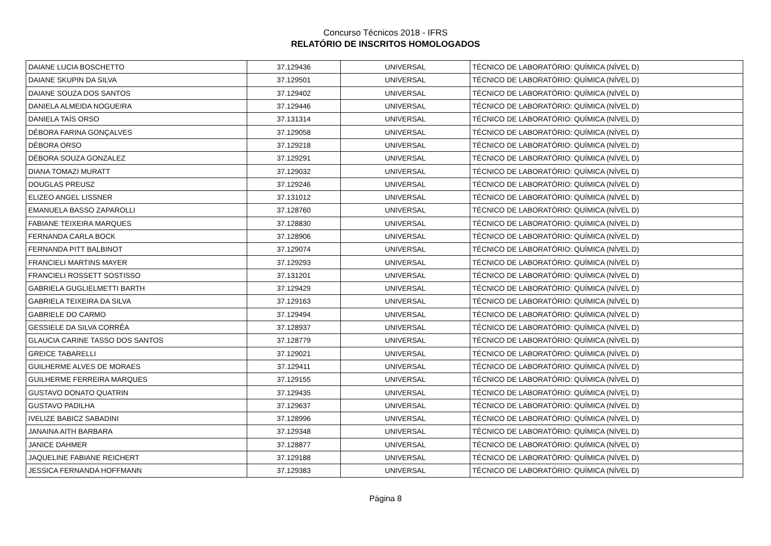Concurso Técnicos 2018 - IFRS
RELATÓRIO DE INSCRITOS HOMOLOGADOS
| DAIANE LUCIA BOSCHETTO | 37.129436 | UNIVERSAL | TÉCNICO DE LABORATÓRIO: QUÍMICA (NÍVEL D) |
| DAIANE SKUPIN DA SILVA | 37.129501 | UNIVERSAL | TÉCNICO DE LABORATÓRIO: QUÍMICA (NÍVEL D) |
| DAIANE SOUZA DOS SANTOS | 37.129402 | UNIVERSAL | TÉCNICO DE LABORATÓRIO: QUÍMICA (NÍVEL D) |
| DANIELA ALMEIDA NOGUEIRA | 37.129446 | UNIVERSAL | TÉCNICO DE LABORATÓRIO: QUÍMICA (NÍVEL D) |
| DANIELA TAÍS ORSO | 37.131314 | UNIVERSAL | TÉCNICO DE LABORATÓRIO: QUÍMICA (NÍVEL D) |
| DÉBORA FARINA GONÇALVES | 37.129058 | UNIVERSAL | TÉCNICO DE LABORATÓRIO: QUÍMICA (NÍVEL D) |
| DÉBORA ORSO | 37.129218 | UNIVERSAL | TÉCNICO DE LABORATÓRIO: QUÍMICA (NÍVEL D) |
| DÉBORA SOUZA GONZALEZ | 37.129291 | UNIVERSAL | TÉCNICO DE LABORATÓRIO: QUÍMICA (NÍVEL D) |
| DIANA TOMAZI MURATT | 37.129032 | UNIVERSAL | TÉCNICO DE LABORATÓRIO: QUÍMICA (NÍVEL D) |
| DOUGLAS PREUSZ | 37.129246 | UNIVERSAL | TÉCNICO DE LABORATÓRIO: QUÍMICA (NÍVEL D) |
| ELIZEO ANGEL LISSNER | 37.131012 | UNIVERSAL | TÉCNICO DE LABORATÓRIO: QUÍMICA (NÍVEL D) |
| EMANUELA BASSO ZAPAROLLI | 37.128760 | UNIVERSAL | TÉCNICO DE LABORATÓRIO: QUÍMICA (NÍVEL D) |
| FABIANE TEIXEIRA MARQUES | 37.128830 | UNIVERSAL | TÉCNICO DE LABORATÓRIO: QUÍMICA (NÍVEL D) |
| FERNANDA CARLA BOCK | 37.128906 | UNIVERSAL | TÉCNICO DE LABORATÓRIO: QUÍMICA (NÍVEL D) |
| FERNANDA PITT BALBINOT | 37.129074 | UNIVERSAL | TÉCNICO DE LABORATÓRIO: QUÍMICA (NÍVEL D) |
| FRANCIELI MARTINS MAYER | 37.129293 | UNIVERSAL | TÉCNICO DE LABORATÓRIO: QUÍMICA (NÍVEL D) |
| FRANCIELI ROSSETT SOSTISSO | 37.131201 | UNIVERSAL | TÉCNICO DE LABORATÓRIO: QUÍMICA (NÍVEL D) |
| GABRIELA GUGLIELMETTI BARTH | 37.129429 | UNIVERSAL | TÉCNICO DE LABORATÓRIO: QUÍMICA (NÍVEL D) |
| GABRIELA TEIXEIRA DA SILVA | 37.129163 | UNIVERSAL | TÉCNICO DE LABORATÓRIO: QUÍMICA (NÍVEL D) |
| GABRIELE DO CARMO | 37.129494 | UNIVERSAL | TÉCNICO DE LABORATÓRIO: QUÍMICA (NÍVEL D) |
| GESSIELE DA SILVA CORRÊA | 37.128937 | UNIVERSAL | TÉCNICO DE LABORATÓRIO: QUÍMICA (NÍVEL D) |
| GLAUCIA CARINE TASSO DOS SANTOS | 37.128779 | UNIVERSAL | TÉCNICO DE LABORATÓRIO: QUÍMICA (NÍVEL D) |
| GREICE TABARELLI | 37.129021 | UNIVERSAL | TÉCNICO DE LABORATÓRIO: QUÍMICA (NÍVEL D) |
| GUILHERME ALVES DE MORAES | 37.129411 | UNIVERSAL | TÉCNICO DE LABORATÓRIO: QUÍMICA (NÍVEL D) |
| GUILHERME FERREIRA MARQUES | 37.129155 | UNIVERSAL | TÉCNICO DE LABORATÓRIO: QUÍMICA (NÍVEL D) |
| GUSTAVO DONATO QUATRIN | 37.129435 | UNIVERSAL | TÉCNICO DE LABORATÓRIO: QUÍMICA (NÍVEL D) |
| GUSTAVO PADILHA | 37.129637 | UNIVERSAL | TÉCNICO DE LABORATÓRIO: QUÍMICA (NÍVEL D) |
| IVELIZE BABICZ SABADINI | 37.128996 | UNIVERSAL | TÉCNICO DE LABORATÓRIO: QUÍMICA (NÍVEL D) |
| JANAINA AITH BARBARA | 37.129348 | UNIVERSAL | TÉCNICO DE LABORATÓRIO: QUÍMICA (NÍVEL D) |
| JANICE DAHMER | 37.128877 | UNIVERSAL | TÉCNICO DE LABORATÓRIO: QUÍMICA (NÍVEL D) |
| JAQUELINE FABIANE REICHERT | 37.129188 | UNIVERSAL | TÉCNICO DE LABORATÓRIO: QUÍMICA (NÍVEL D) |
| JESSICA FERNANDA HOFFMANN | 37.129383 | UNIVERSAL | TÉCNICO DE LABORATÓRIO: QUÍMICA (NÍVEL D) |
Página 8